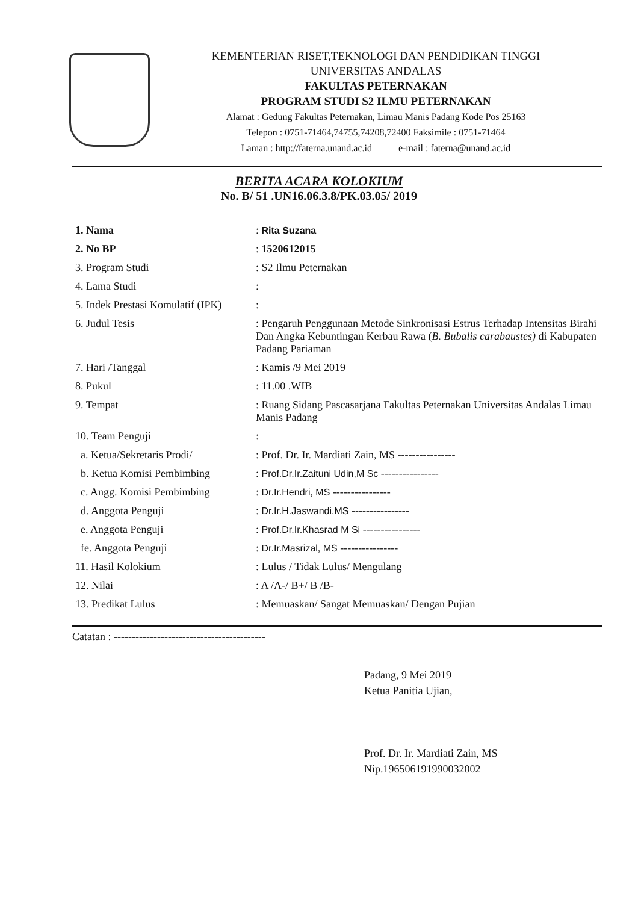KEMENTERIAN RISET,TEKNOLOGI DAN PENDIDIKAN TINGGI
UNIVERSITAS ANDALAS
FAKULTAS PETERNAKAN
PROGRAM STUDI S2 ILMU PETERNAKAN
Alamat : Gedung Fakultas Peternakan, Limau Manis Padang Kode Pos 25163
Telepon : 0751-71464,74755,74208,72400 Faksimile : 0751-71464
Laman : http://faterna.unand.ac.id e-mail : faterna@unand.ac.id
BERITA ACARA KOLOKIUM
No. B/ 51 .UN16.06.3.8/PK.03.05/ 2019
| 1. Nama | : Rita Suzana |
| 2. No BP | : 1520612015 |
| 3. Program Studi | : S2 Ilmu Peternakan |
| 4. Lama Studi | : |
| 5. Indek Prestasi Komulatif (IPK) | : |
| 6. Judul Tesis | : Pengaruh Penggunaan Metode Sinkronisasi Estrus Terhadap Intensitas Birahi Dan Angka Kebuntingan Kerbau Rawa ( B. Bubalis carabaustes) di Kabupaten Padang Pariaman |
| 7. Hari /Tanggal | : Kamis /9 Mei 2019 |
| 8. Pukul | : 11.00 .WIB |
| 9. Tempat | : Ruang Sidang Pascasarjana Fakultas Peternakan Universitas Andalas Limau Manis Padang |
| 10. Team Penguji | : |
| a. Ketua/Sekretaris Prodi/ | : Prof. Dr. Ir. Mardiati Zain, MS ---------------- |
| b. Ketua Komisi Pembimbing | : Prof.Dr.Ir.Zaituni Udin,M Sc ---------------- |
| c. Angg. Komisi Pembimbing | : Dr.Ir.Hendri, MS ---------------- |
| d. Anggota Penguji | : Dr.Ir.H.Jaswandi,MS ---------------- |
| e. Anggota Penguji | : Prof.Dr.Ir.Khasrad M Si ---------------- |
| fe. Anggota Penguji | : Dr.Ir.Masrizal, MS ---------------- |
| 11. Hasil Kolokium | : Lulus / Tidak Lulus/ Mengulang |
| 12. Nilai | : A /A-/ B+/ B /B- |
| 13. Predikat Lulus | : Memuaskan/ Sangat Memuaskan/ Dengan Pujian |
Catatan : ------------------------------------------
Padang, 9 Mei 2019
Ketua Panitia Ujian,
Prof. Dr. Ir. Mardiati Zain, MS
Nip.196506191990032002